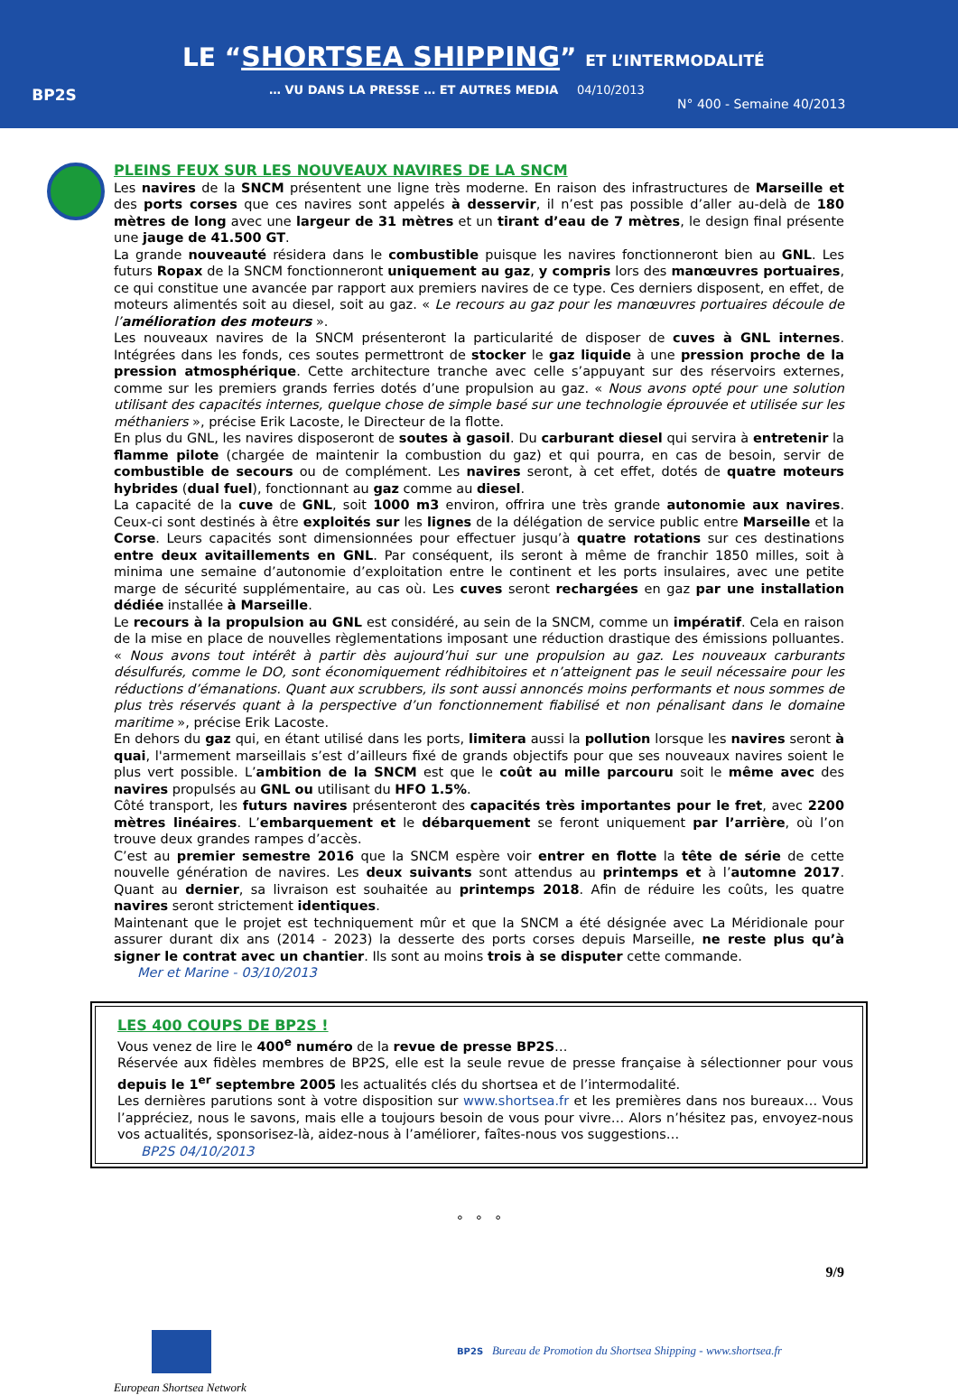BP2S
LE “SHORTSEA SHIPPING” ET L’INTERMODALITÉ
… VU DANS LA PRESSE … ET AUTRES MEDIA 04/10/2013
N° 400 - Semaine 40/2013
PLEINS FEUX SUR LES NOUVEAUX NAVIRES DE LA SNCM
Les navires de la SNCM présentent une ligne très moderne. En raison des infrastructures de Marseille et des ports corses que ces navires sont appelés à desservir, il n’est pas possible d’aller au-delà de 180 mètres de long avec une largeur de 31 mètres et un tirant d’eau de 7 mètres, le design final présente une jauge de 41.500 GT.
La grande nouveauté résidera dans le combustible puisque les navires fonctionneront bien au GNL. Les futurs Ropax de la SNCM fonctionneront uniquement au gaz, y compris lors des manœuvres portuaires, ce qui constitue une avancée par rapport aux premiers navires de ce type. Ces derniers disposent, en effet, de moteurs alimentés soit au diesel, soit au gaz. « Le recours au gaz pour les manœuvres portuaires découle de l’amélioration des moteurs ».
Les nouveaux navires de la SNCM présenteront la particularité de disposer de cuves à GNL internes. Intégrées dans les fonds, ces soutes permettront de stocker le gaz liquide à une pression proche de la pression atmosphérique. Cette architecture tranche avec celle s’appuyant sur des réservoirs externes, comme sur les premiers grands ferries dotés d’une propulsion au gaz. « Nous avons opté pour une solution utilisant des capacités internes, quelque chose de simple basé sur une technologie éprouvée et utilisée sur les méthaniers », précise Erik Lacoste, le Directeur de la flotte.
En plus du GNL, les navires disposeront de soutes à gasoil. Du carburant diesel qui servira à entretenir la flamme pilote (chargée de maintenir la combustion du gaz) et qui pourra, en cas de besoin, servir de combustible de secours ou de complément. Les navires seront, à cet effet, dotés de quatre moteurs hybrides (dual fuel), fonctionnant au gaz comme au diesel.
La capacité de la cuve de GNL, soit 1000 m3 environ, offrira une très grande autonomie aux navires. Ceux-ci sont destinés à être exploités sur les lignes de la délégation de service public entre Marseille et la Corse. Leurs capacités sont dimensionnées pour effectuer jusqu’à quatre rotations sur ces destinations entre deux avitaillements en GNL. Par conséquent, ils seront à même de franchir 1850 milles, soit à minima une semaine d’autonomie d’exploitation entre le continent et les ports insulaires, avec une petite marge de sécurité supplémentaire, au cas où. Les cuves seront rechargées en gaz par une installation dédiée installée à Marseille.
Le recours à la propulsion au GNL est considéré, au sein de la SNCM, comme un impératif. Cela en raison de la mise en place de nouvelles règlementations imposant une réduction drastique des émissions polluantes. « Nous avons tout intérêt à partir dès aujourd’hui sur une propulsion au gaz. Les nouveaux carburants désulfurés, comme le DO, sont économiquement rédhibitoires et n’atteignent pas le seuil nécessaire pour les réductions d’émanations. Quant aux scrubbers, ils sont aussi annoncés moins performants et nous sommes de plus très réservés quant à la perspective d’un fonctionnement fiabilisé et non pénalisant dans le domaine maritime », précise Erik Lacoste.
En dehors du gaz qui, en étant utilisé dans les ports, limitera aussi la pollution lorsque les navires seront à quai, l'armement marseillais s’est d’ailleurs fixé de grands objectifs pour que ses nouveaux navires soient le plus vert possible. L’ambition de la SNCM est que le coût au mille parcouru soit le même avec des navires propulsés au GNL ou utilisant du HFO 1.5%.
Côté transport, les futurs navires présenteront des capacités très importantes pour le fret, avec 2200 mètres linéaires. L’embarquement et le débarquement se feront uniquement par l’arrière, où l’on trouve deux grandes rampes d’accès.
C’est au premier semestre 2016 que la SNCM espère voir entrer en flotte la tête de série de cette nouvelle génération de navires. Les deux suivants sont attendus au printemps et à l’automne 2017. Quant au dernier, sa livraison est souhaitée au printemps 2018. Afin de réduire les coûts, les quatre navires seront strictement identiques.
Maintenant que le projet est techniquement mûr et que la SNCM a été désignée avec La Méridionale pour assurer durant dix ans (2014 - 2023) la desserte des ports corses depuis Marseille, ne reste plus qu’à signer le contrat avec un chantier. Ils sont au moins trois à se disputer cette commande.
Mer et Marine - 03/10/2013
LES 400 COUPS DE BP2S !
Vous venez de lire le 400<sup>e</sup> numéro de la revue de presse BP2S…
Réservée aux fidèles membres de BP2S, elle est la seule revue de presse française à sélectionner pour vous depuis le 1<sup>er</sup> septembre 2005 les actualités clés du shortsea et de l’intermodalité.
Les dernières parutions sont à votre disposition sur www.shortsea.fr et les premières dans nos bureaux… Vous l’appréciez, nous le savons, mais elle a toujours besoin de vous pour vivre… Alors n’hésitez pas, envoyez-nous vos actualités, sponsorisez-là, aidez-nous à l’améliorer, faîtes-nous vos suggestions…
BP2S 04/10/2013
° ° °
9/9
European Shortsea Network
BP2S Bureau de Promotion du Shortsea Shipping - www.shortsea.fr